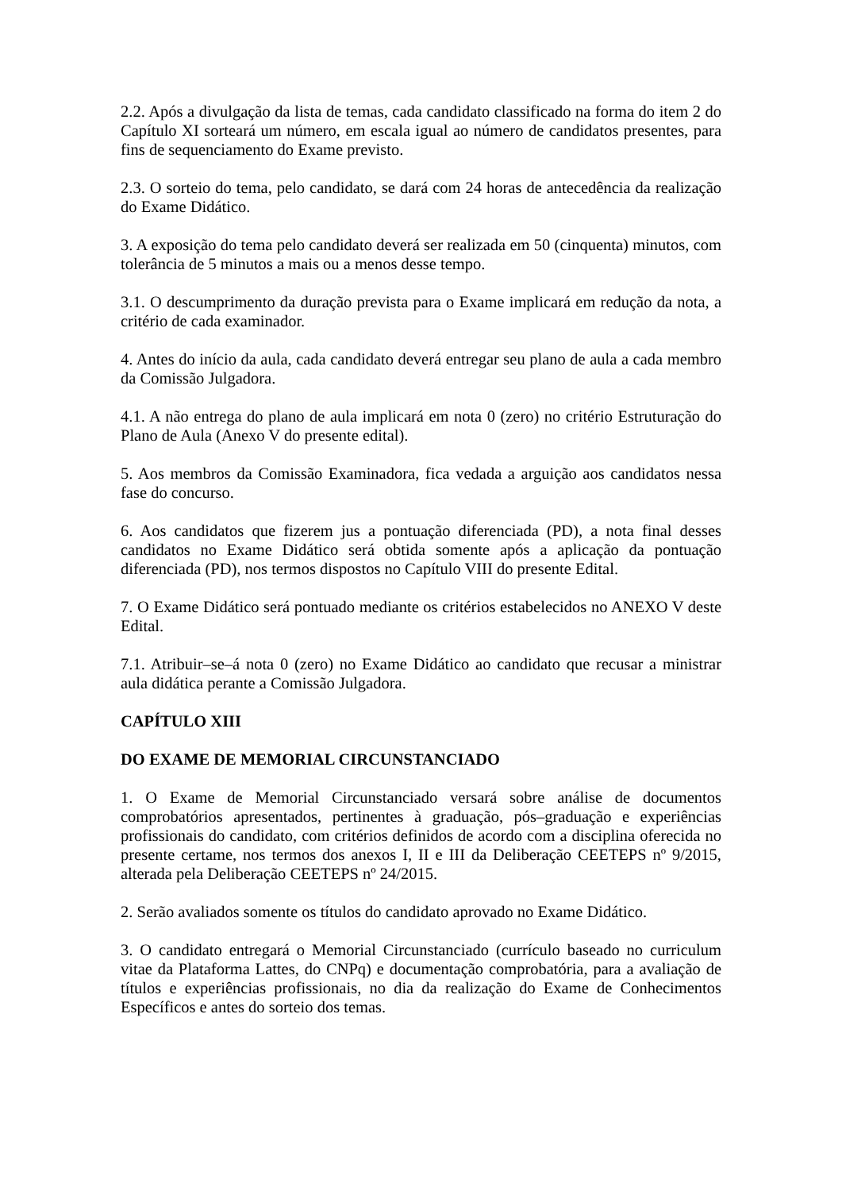2.2. Após a divulgação da lista de temas, cada candidato classificado na forma do item 2 do Capítulo XI sorteará um número, em escala igual ao número de candidatos presentes, para fins de sequenciamento do Exame previsto.
2.3. O sorteio do tema, pelo candidato, se dará com 24 horas de antecedência da realização do Exame Didático.
3. A exposição do tema pelo candidato deverá ser realizada em 50 (cinquenta) minutos, com tolerância de 5 minutos a mais ou a menos desse tempo.
3.1. O descumprimento da duração prevista para o Exame implicará em redução da nota, a critério de cada examinador.
4. Antes do início da aula, cada candidato deverá entregar seu plano de aula a cada membro da Comissão Julgadora.
4.1. A não entrega do plano de aula implicará em nota 0 (zero) no critério Estruturação do Plano de Aula (Anexo V do presente edital).
5. Aos membros da Comissão Examinadora, fica vedada a arguição aos candidatos nessa fase do concurso.
6. Aos candidatos que fizerem jus a pontuação diferenciada (PD), a nota final desses candidatos no Exame Didático será obtida somente após a aplicação da pontuação diferenciada (PD), nos termos dispostos no Capítulo VIII do presente Edital.
7. O Exame Didático será pontuado mediante os critérios estabelecidos no ANEXO V deste Edital.
7.1. Atribuir–se–á nota 0 (zero) no Exame Didático ao candidato que recusar a ministrar aula didática perante a Comissão Julgadora.
CAPÍTULO XIII
DO EXAME DE MEMORIAL CIRCUNSTANCIADO
1. O Exame de Memorial Circunstanciado versará sobre análise de documentos comprobatórios apresentados, pertinentes à graduação, pós–graduação e experiências profissionais do candidato, com critérios definidos de acordo com a disciplina oferecida no presente certame, nos termos dos anexos I, II e III da Deliberação CEETEPS nº 9/2015, alterada pela Deliberação CEETEPS nº 24/2015.
2. Serão avaliados somente os títulos do candidato aprovado no Exame Didático.
3. O candidato entregará o Memorial Circunstanciado (currículo baseado no curriculum vitae da Plataforma Lattes, do CNPq) e documentação comprobatória, para a avaliação de títulos e experiências profissionais, no dia da realização do Exame de Conhecimentos Específicos e antes do sorteio dos temas.